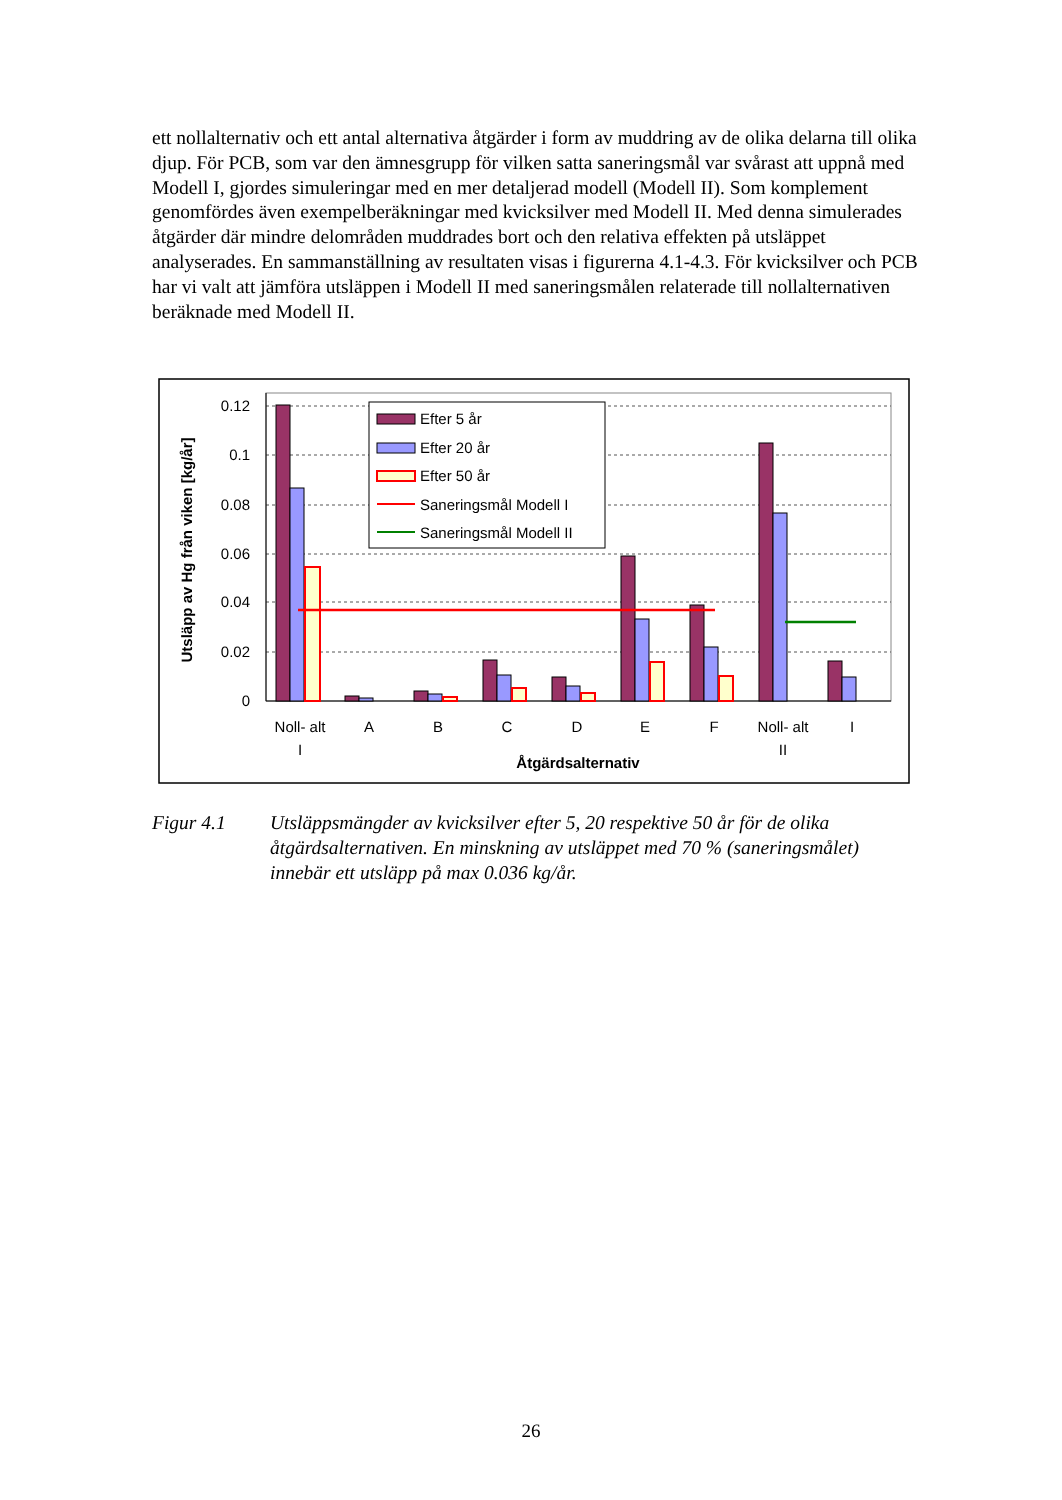ett nollalternativ och ett antal alternativa åtgärder i form av muddring av de olika delarna till olika djup. För PCB, som var den ämnesgrupp för vilken satta saneringsmål var svårast att uppnå med Modell I, gjordes simuleringar med en mer detaljerad modell (Modell II). Som komplement genomfördes även exempelberäkningar med kvicksilver med Modell II. Med denna simulerades åtgärder där mindre delområden muddrades bort och den relativa effekten på utsläppet analyserades. En sammanställning av resultaten visas i figurerna 4.1-4.3. För kvicksilver och PCB har vi valt att jämföra utsläppen i Modell II med saneringsmålen relaterade till nollalternativen beräknade med Modell II.
0.12
0.1
0.08
0.06
0.04
0.02
0
Efter 5 år
Efter 20 år
Efter 50 år
Saneringsmål Modell I
Saneringsmål Modell II
Noll- alt
I
A
B
C
D
E
F
Noll- alt
II
I
Åtgärdsalternativ
Utsläpp av Hg från viken [kg/år]
Figur 4.1 Utsläppsmängder av kvicksilver efter 5, 20 respektive 50 år för de olika åtgärdsalternativen. En minskning av utsläppet med 70 % (saneringsmålet) innebär ett utsläpp på max 0.036 kg/år.
26